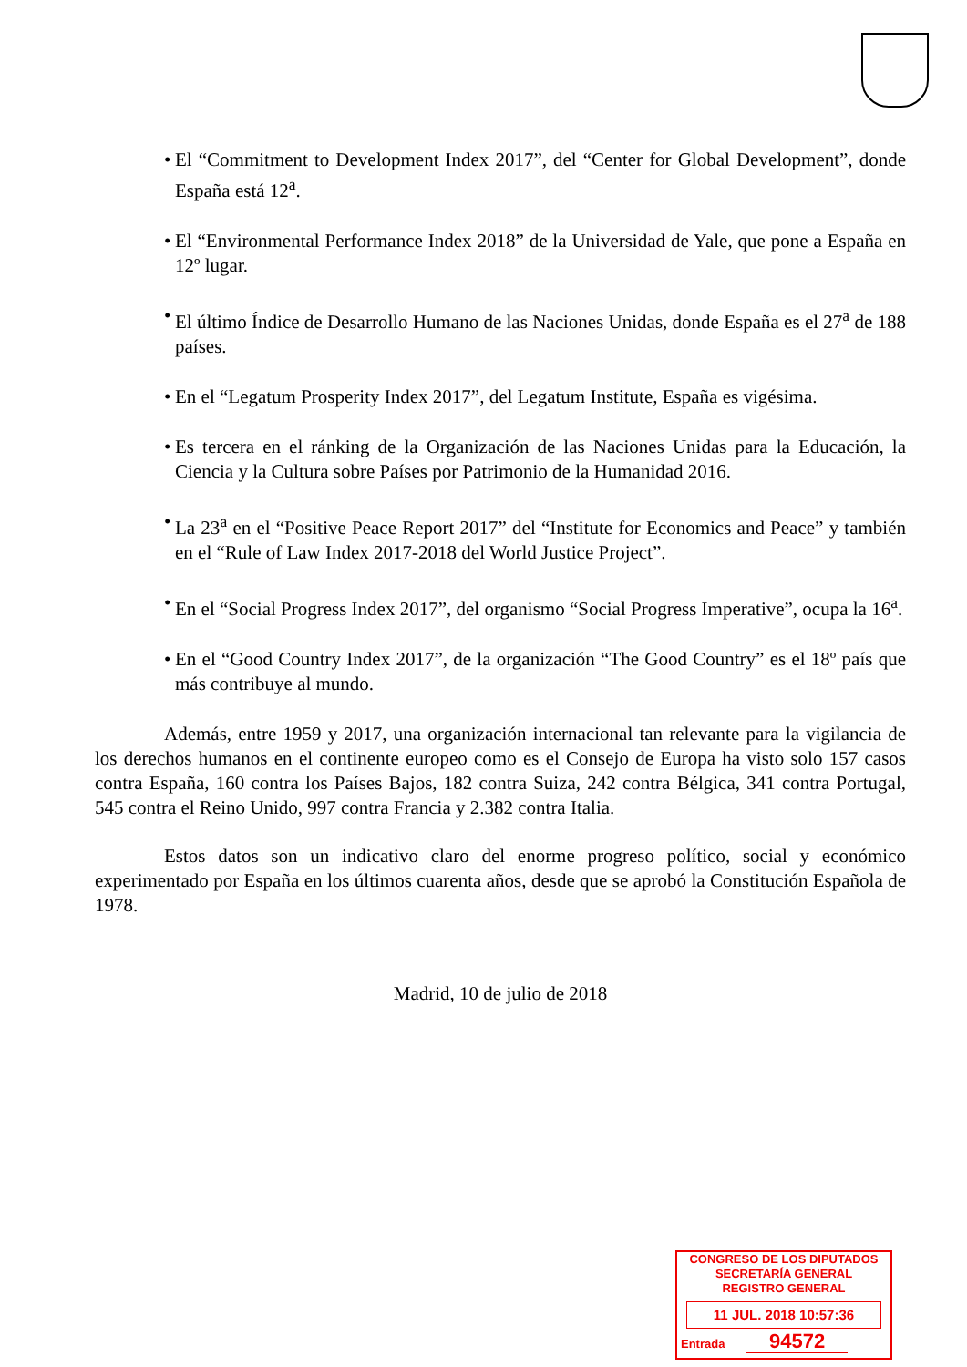• El “Commitment to Development Index 2017”, del “Center for Global Development”, donde España está 12<sup>a</sup>.
• El “Environmental Performance Index 2018” de la Universidad de Yale, que pone a España en 12º lugar.
• El último Índice de Desarrollo Humano de las Naciones Unidas, donde España es el 27<sup>a</sup> de 188 países.
• En el “Legatum Prosperity Index 2017”, del Legatum Institute, España es vigésima.
• Es tercera en el ránking de la Organización de las Naciones Unidas para la Educación, la Ciencia y la Cultura sobre Países por Patrimonio de la Humanidad 2016.
• La 23<sup>a</sup> en el “Positive Peace Report 2017” del “Institute for Economics and Peace” y también en el “Rule of Law Index 2017-2018 del World Justice Project”.
• En el “Social Progress Index 2017”, del organismo “Social Progress Imperative”, ocupa la 16<sup>a</sup>.
• En el “Good Country Index 2017”, de la organización “The Good Country” es el 18º país que más contribuye al mundo.
Además, entre 1959 y 2017, una organización internacional tan relevante para la vigilancia de los derechos humanos en el continente europeo como es el Consejo de Europa ha visto solo 157 casos contra España, 160 contra los Países Bajos, 182 contra Suiza, 242 contra Bélgica, 341 contra Portugal, 545 contra el Reino Unido, 997 contra Francia y 2.382 contra Italia.
Estos datos son un indicativo claro del enorme progreso político, social y económico experimentado por España en los últimos cuarenta años, desde que se aprobó la Constitución Española de 1978.
Madrid, 10 de julio de 2018
CONGRESO DE LOS DIPUTADOS
SECRETARÍA GENERAL
REGISTRO GENERAL
11 JUL. 2018 10:57:36
Entrada 94572